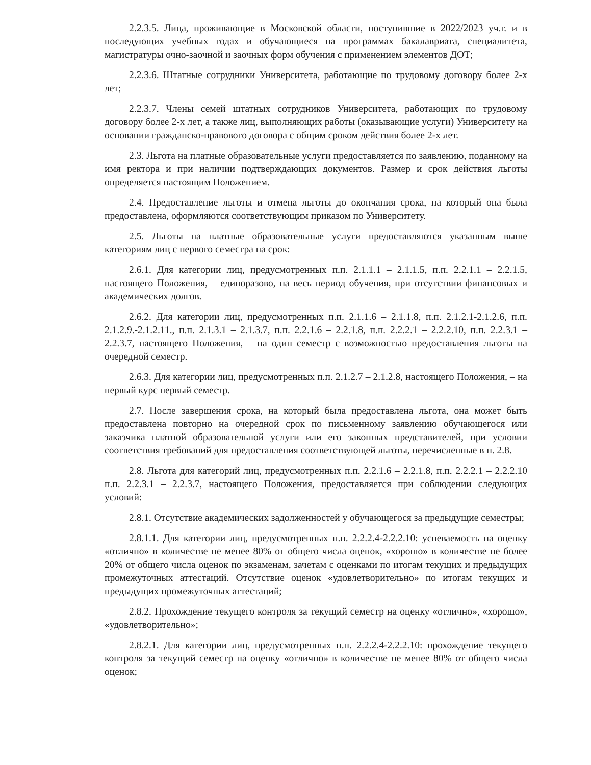2.2.3.5. Лица, проживающие в Московской области, поступившие в 2022/2023 уч.г. и в последующих учебных годах и обучающиеся на программах бакалавриата, специалитета, магистратуры очно-заочной и заочных форм обучения с применением элементов ДОТ;
2.2.3.6. Штатные сотрудники Университета, работающие по трудовому договору более 2-х лет;
2.2.3.7. Члены семей штатных сотрудников Университета, работающих по трудовому договору более 2-х лет, а также лиц, выполняющих работы (оказывающие услуги) Университету на основании гражданско-правового договора с общим сроком действия более 2-х лет.
2.3. Льгота на платные образовательные услуги предоставляется по заявлению, поданному на имя ректора и при наличии подтверждающих документов. Размер и срок действия льготы определяется настоящим Положением.
2.4. Предоставление льготы и отмена льготы до окончания срока, на который она была предоставлена, оформляются соответствующим приказом по Университету.
2.5. Льготы на платные образовательные услуги предоставляются указанным выше категориям лиц с первого семестра на срок:
2.6.1. Для категории лиц, предусмотренных п.п. 2.1.1.1 – 2.1.1.5, п.п. 2.2.1.1 – 2.2.1.5, настоящего Положения, – единоразово, на весь период обучения, при отсутствии финансовых и академических долгов.
2.6.2. Для категории лиц, предусмотренных п.п. 2.1.1.6 – 2.1.1.8, п.п. 2.1.2.1-2.1.2.6, п.п. 2.1.2.9.-2.1.2.11., п.п. 2.1.3.1 – 2.1.3.7, п.п. 2.2.1.6 – 2.2.1.8, п.п. 2.2.2.1 – 2.2.2.10, п.п. 2.2.3.1 – 2.2.3.7, настоящего Положения, – на один семестр с возможностью предоставления льготы на очередной семестр.
2.6.3. Для категории лиц, предусмотренных п.п. 2.1.2.7 – 2.1.2.8, настоящего Положения, – на первый курс первый семестр.
2.7. После завершения срока, на который была предоставлена льгота, она может быть предоставлена повторно на очередной срок по письменному заявлению обучающегося или заказчика платной образовательной услуги или его законных представителей, при условии соответствия требований для предоставления соответствующей льготы, перечисленные в п. 2.8.
2.8. Льгота для категорий лиц, предусмотренных п.п. 2.2.1.6 – 2.2.1.8, п.п. 2.2.2.1 – 2.2.2.10 п.п. 2.2.3.1 – 2.2.3.7, настоящего Положения, предоставляется при соблюдении следующих условий:
2.8.1. Отсутствие академических задолженностей у обучающегося за предыдущие семестры;
2.8.1.1. Для категории лиц, предусмотренных п.п. 2.2.2.4-2.2.2.10: успеваемость на оценку «отлично» в количестве не менее 80% от общего числа оценок, «хорошо» в количестве не более 20% от общего числа оценок по экзаменам, зачетам с оценками по итогам текущих и предыдущих промежуточных аттестаций. Отсутствие оценок «удовлетворительно» по итогам текущих и предыдущих промежуточных аттестаций;
2.8.2. Прохождение текущего контроля за текущий семестр на оценку «отлично», «хорошо», «удовлетворительно»;
2.8.2.1. Для категории лиц, предусмотренных п.п. 2.2.2.4-2.2.2.10: прохождение текущего контроля за текущий семестр на оценку «отлично» в количестве не менее 80% от общего числа оценок;